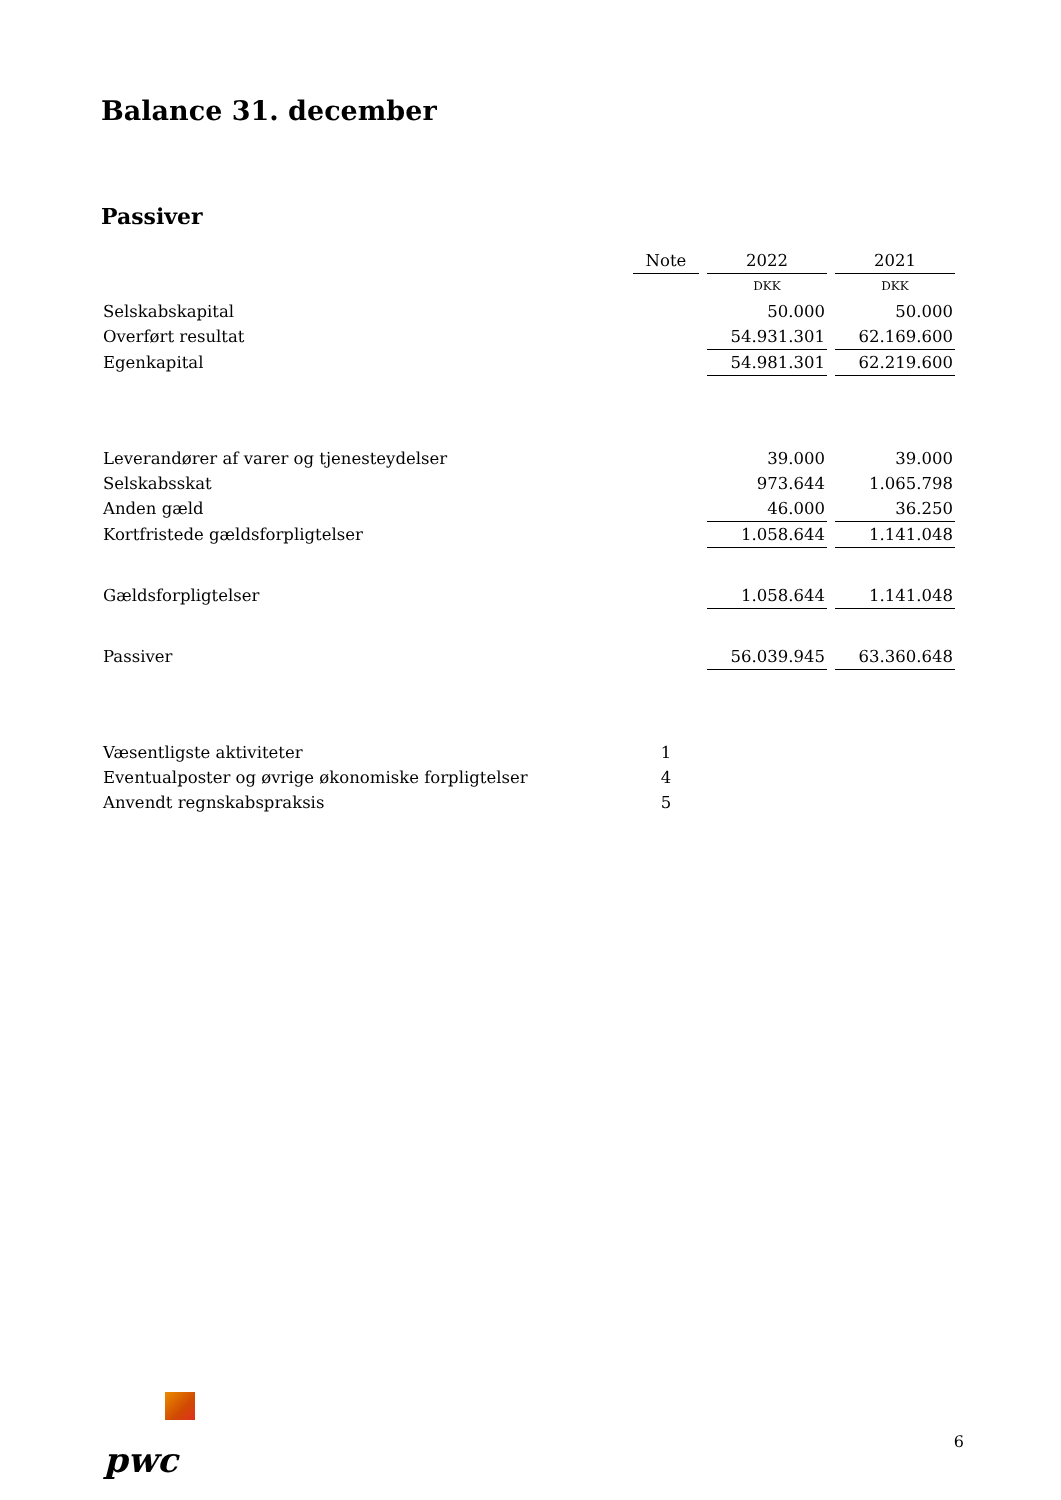Balance 31. december
Passiver
| | Note | 2022 | 2021 |
| --- | --- | --- | --- |
| | | DKK | DKK |
| Selskabskapital | | 50.000 | 50.000 |
| Overført resultat | | 54.931.301 | 62.169.600 |
| Egenkapital | | 54.981.301 | 62.219.600 |
| Leverandører af varer og tjenesteydelser | | 39.000 | 39.000 |
| Selskabsskat | | 973.644 | 1.065.798 |
| Anden gæld | | 46.000 | 36.250 |
| Kortfristede gældsforpligtelser | | 1.058.644 | 1.141.048 |
| Gældsforpligtelser | | 1.058.644 | 1.141.048 |
| Passiver | | 56.039.945 | 63.360.648 |
| Væsentligste aktiviteter | 1 | | |
| Eventualposter og øvrige økonomiske forpligtelser | 4 | | |
| Anvendt regnskabspraksis | 5 | | |
pwc 6